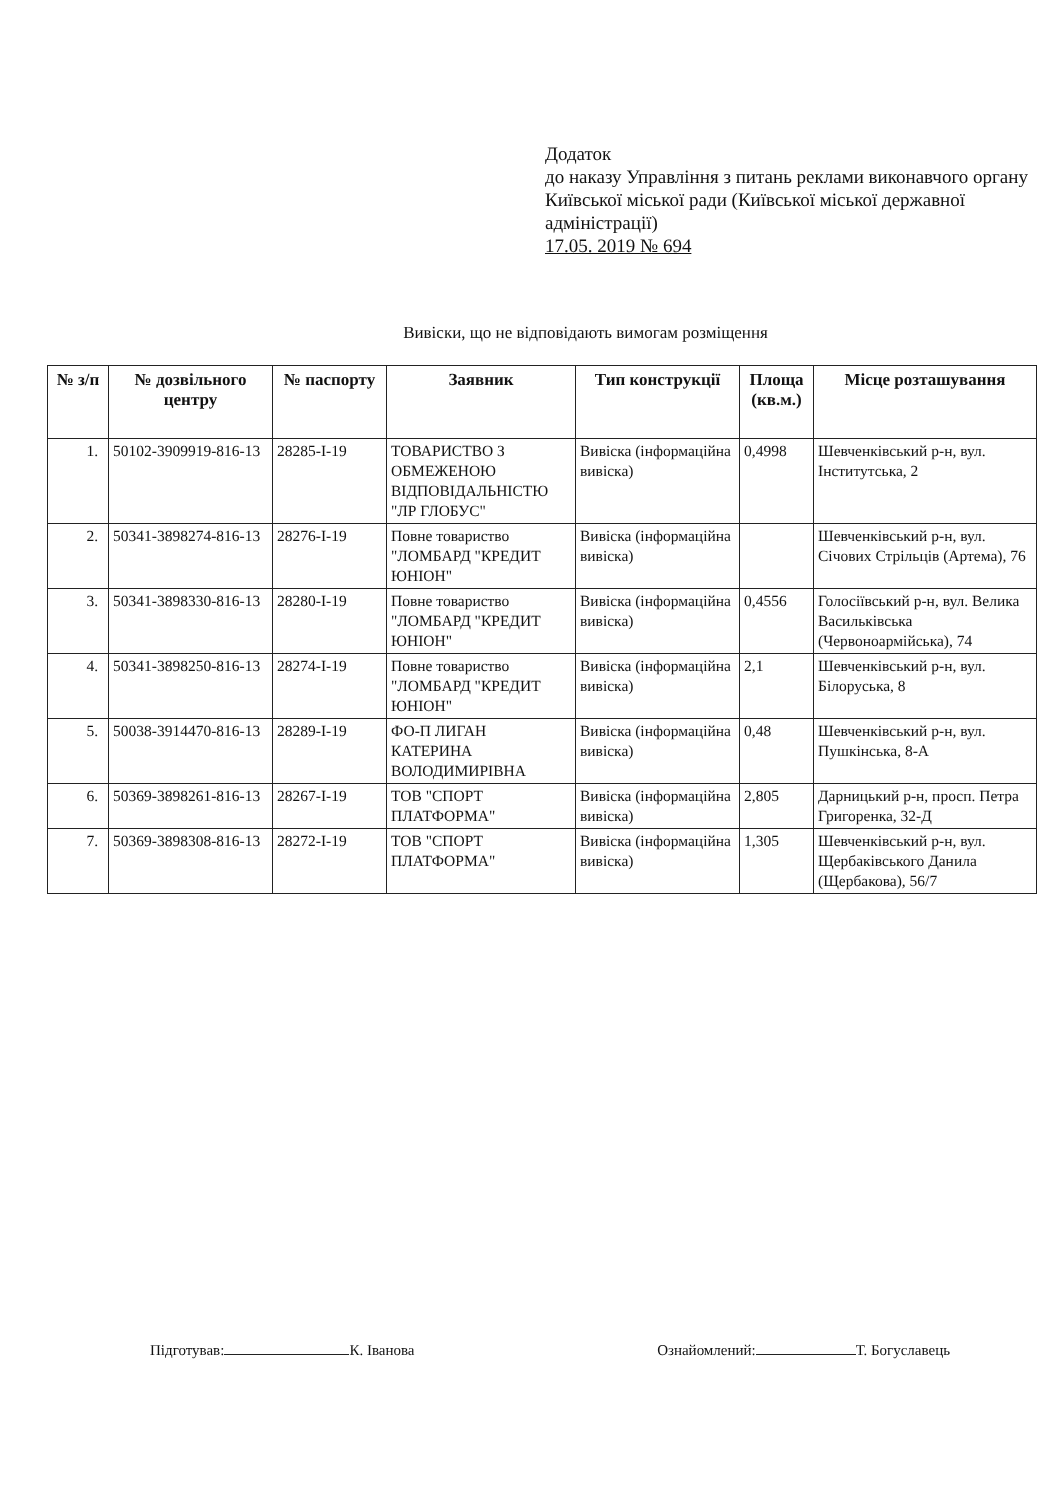Додаток
до наказу Управління з питань реклами виконавчого органу Київської міської ради (Київської міської державної адміністрації)
17.05. 2019 № 694
Вивіски, що не відповідають вимогам розміщення
| № з/п | № дозвільного центру | № паспорту | Заявник | Тип конструкції | Площа (кв.м.) | Місце розташування |
| --- | --- | --- | --- | --- | --- | --- |
| 1. | 50102-3909919-816-13 | 28285-І-19 | ТОВАРИСТВО З ОБМЕЖЕНОЮ ВІДПОВІДАЛЬНІСТЮ "ЛР ГЛОБУС" | Вивіска (інформаційна вивіска) | 0,4998 | Шевченківський р-н, вул. Інститутська, 2 |
| 2. | 50341-3898274-816-13 | 28276-І-19 | Повне товариство "ЛОМБАРД "КРЕДИТ ЮНІОН" | Вивіска (інформаційна вивіска) | | Шевченківський р-н, вул. Січових Стрільців (Артема), 76 |
| 3. | 50341-3898330-816-13 | 28280-І-19 | Повне товариство "ЛОМБАРД "КРЕДИТ ЮНІОН" | Вивіска (інформаційна вивіска) | 0,4556 | Голосіївський р-н, вул. Велика Васильківська (Червоноармійська), 74 |
| 4. | 50341-3898250-816-13 | 28274-І-19 | Повне товариство "ЛОМБАРД "КРЕДИТ ЮНІОН" | Вивіска (інформаційна вивіска) | 2,1 | Шевченківський р-н, вул. Білоруська, 8 |
| 5. | 50038-3914470-816-13 | 28289-І-19 | ФО-П ЛИГАН КАТЕРИНА ВОЛОДИМИРІВНА | Вивіска (інформаційна вивіска) | 0,48 | Шевченківський р-н, вул. Пушкінська, 8-А |
| 6. | 50369-3898261-816-13 | 28267-І-19 | ТОВ "СПОРТ ПЛАТФОРМА" | Вивіска (інформаційна вивіска) | 2,805 | Дарницький р-н, просп. Петра Григоренка, 32-Д |
| 7. | 50369-3898308-816-13 | 28272-І-19 | ТОВ "СПОРТ ПЛАТФОРМА" | Вивіска (інформаційна вивіска) | 1,305 | Шевченківський р-н, вул. Щербаківського Данила (Щербакова), 56/7 |
Підготував: К. Іванова Ознайомлений: Т. Богуславець